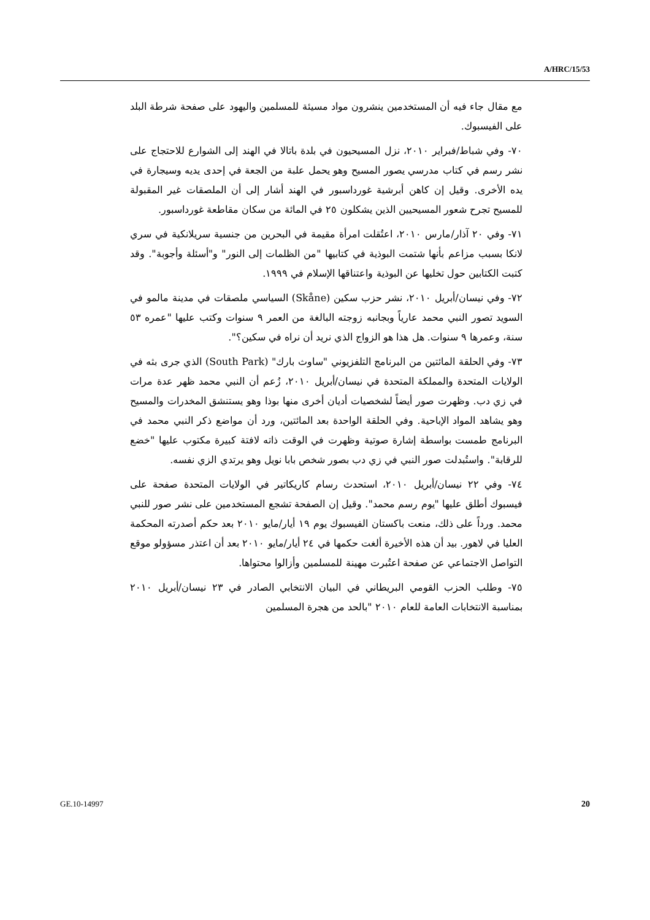A/HRC/15/53
مع مقال جاء فيه أن المستخدمين ينشرون مواد مسيئة للمسلمين واليهود على صفحة شرطة البلد على الفيسبوك.
٧٠- وفي شباط/فبراير ٢٠١٠، نزل المسيحيون في بلدة باتالا في الهند إلى الشوارع للاحتجاج على نشر رسم في كتاب مدرسي يصور المسيح وهو يحمل علبة من الجعة في إحدى يديه وسيجارة في يده الأخرى. وقيل إن كاهن أبرشية غورداسبور في الهند أشار إلى أن الملصقات غير المقبولة للمسيح تجرح شعور المسيحيين الذين يشكلون ٢٥ في المائة من سكان مقاطعة غورداسبور.
٧١- وفي ٢٠ آذار/مارس ٢٠١٠، اعتُقلت امرأة مقيمة في البحرين من جنسية سريلانكية في سري لانكا بسبب مزاعم بأنها شتمت البوذية في كتابيها "من الظلمات إلى النور" و"أسئلة وأجوبة". وقد كتبت الكتابين حول تخليها عن البوذية واعتناقها الإسلام في ١٩٩٩.
٧٢- وفي نيسان/أبريل ٢٠١٠، نشر حزب سكين (Skåne) السياسي ملصقات في مدينة مالمو في السويد تصور النبي محمد عارياً وبجانبه زوجته البالغة من العمر ٩ سنوات وكتب عليها "عمره ٥٣ سنة، وعمرها ٩ سنوات. هل هذا هو الزواج الذي نريد أن نراه في سكين؟".
٧٣- وفي الحلقة المائتين من البرنامج التلفزيوني "ساوث بارك" (South Park) الذي جرى بثه في الولايات المتحدة والمملكة المتحدة في نيسان/أبريل ٢٠١٠، زُعم أن النبي محمد ظهر عدة مرات في زي دب. وظهرت صور أيضاً لشخصيات أديان أخرى منها بوذا وهو يستنشق المخدرات والمسيح وهو يشاهد المواد الإباحية. وفي الحلقة الواحدة بعد المائتين، ورد أن مواضع ذكر النبي محمد في البرنامج طمست بواسطة إشارة صوتية وظهرت في الوقت ذاته لافتة كبيرة مكتوب عليها "خضع للرقابة". واستُبدلت صور النبي في زي دب بصور شخص بابا نويل وهو يرتدي الزي نفسه.
٧٤- وفي ٢٢ نيسان/أبريل ٢٠١٠، استحدث رسام كاريكاتير في الولايات المتحدة صفحة على فيسبوك أطلق عليها "يوم رسم محمد". وقيل إن الصفحة تشجع المستخدمين على نشر صور للنبي محمد. ورداً على ذلك، منعت باكستان الفيسبوك يوم ١٩ أيار/مايو ٢٠١٠ بعد حكم أصدرته المحكمة العليا في لاهور. بيد أن هذه الأخيرة ألغت حكمها في ٢٤ أيار/مايو ٢٠١٠ بعد أن اعتذر مسؤولو موقع التواصل الاجتماعي عن صفحة اعتُبرت مهينة للمسلمين وأزالوا محتواها.
٧٥- وطلب الحزب القومي البريطاني في البيان الانتخابي الصادر في ٢٣ نيسان/أبريل ٢٠١٠ بمناسبة الانتخابات العامة للعام ٢٠١٠ "بالحد من هجرة المسلمين
GE.10-14997 20